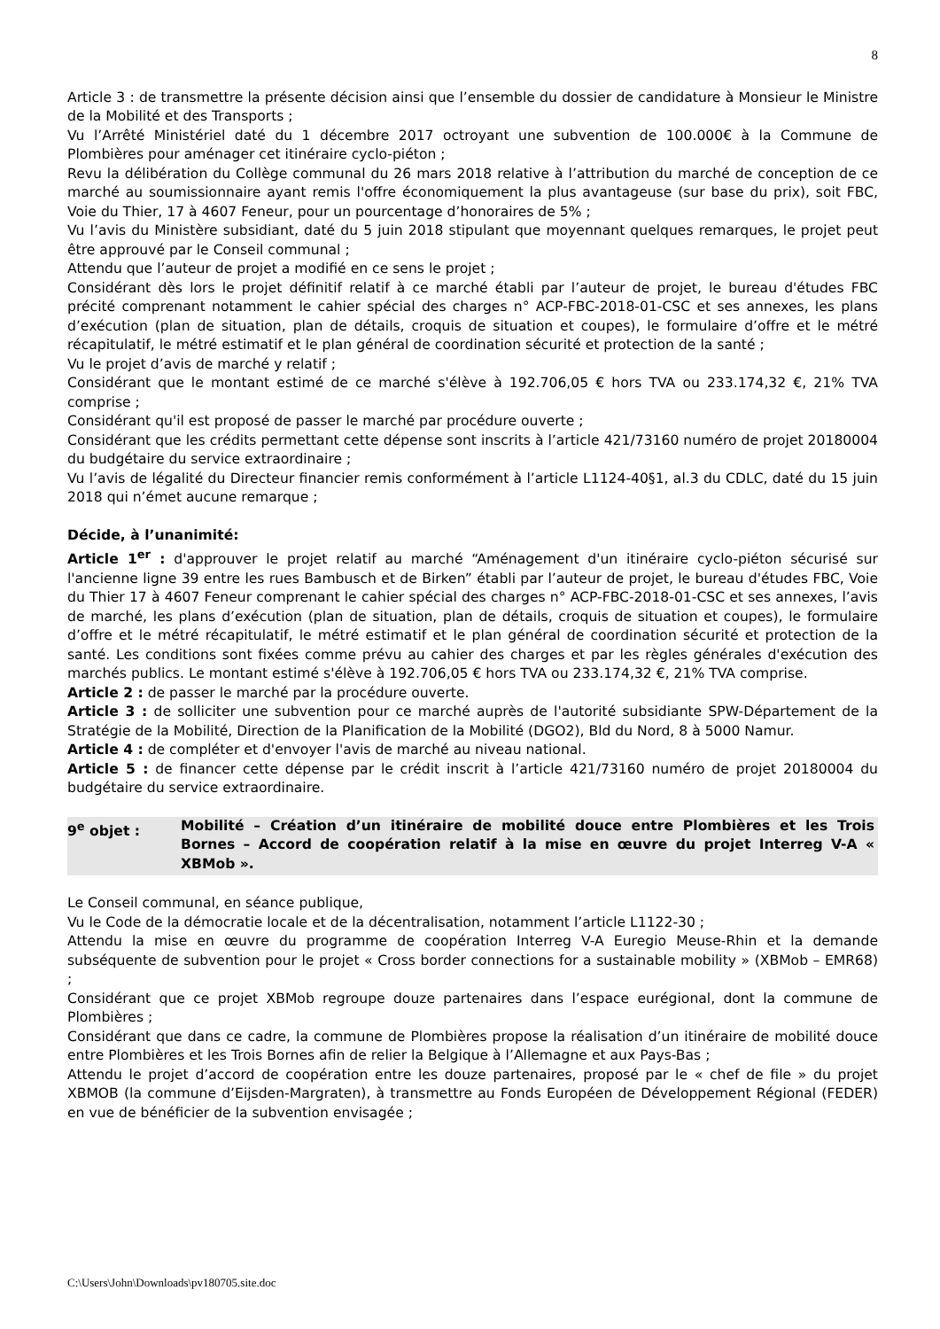8
Article 3 : de transmettre la présente décision ainsi que l’ensemble du dossier de candidature à Monsieur le Ministre de la Mobilité et des Transports ;
Vu l’Arrêté Ministériel daté du 1 décembre 2017 octroyant une subvention de 100.000€ à la Commune de Plombières pour aménager cet itinéraire cyclo-piéton ;
Revu la délibération du Collège communal du 26 mars 2018 relative à l’attribution du marché de conception de ce marché au soumissionnaire ayant remis l'offre économiquement la plus avantageuse (sur base du prix), soit FBC, Voie du Thier, 17 à 4607 Feneur, pour un pourcentage d’honoraires de 5% ;
Vu l’avis du Ministère subsidiant, daté du 5 juin 2018 stipulant que moyennant quelques remarques, le projet peut être approuvé par le Conseil communal ;
Attendu que l’auteur de projet a modifié en ce sens le projet ;
Considérant dès lors le projet définitif relatif à ce marché établi par l’auteur de projet, le bureau d'études FBC précité comprenant notamment le cahier spécial des charges n° ACP-FBC-2018-01-CSC et ses annexes, les plans d’exécution (plan de situation, plan de détails, croquis de situation et coupes), le formulaire d’offre et le métré récapitulatif, le métré estimatif et le plan général de coordination sécurité et protection de la santé ;
Vu le projet d’avis de marché y relatif ;
Considérant que le montant estimé de ce marché s'élève à 192.706,05 € hors TVA ou 233.174,32 €, 21% TVA comprise ;
Considérant qu'il est proposé de passer le marché par procédure ouverte ;
Considérant que les crédits permettant cette dépense sont inscrits à l’article 421/73160 numéro de projet 20180004 du budgétaire du service extraordinaire ;
Vu l’avis de légalité du Directeur financier remis conformément à l’article L1124-40§1, al.3 du CDLC, daté du 15 juin 2018 qui n’émet aucune remarque ;
Décide, à l’unanimité:
Article 1<sup>er</sup> : d'approuver le projet relatif au marché “Aménagement d'un itinéraire cyclo-piéton sécurisé sur l'ancienne ligne 39 entre les rues Bambusch et de Birken” établi par l’auteur de projet, le bureau d'études FBC, Voie du Thier 17 à 4607 Feneur comprenant le cahier spécial des charges n° ACP-FBC-2018-01-CSC et ses annexes, l’avis de marché, les plans d’exécution (plan de situation, plan de détails, croquis de situation et coupes), le formulaire d’offre et le métré récapitulatif, le métré estimatif et le plan général de coordination sécurité et protection de la santé. Les conditions sont fixées comme prévu au cahier des charges et par les règles générales d'exécution des marchés publics. Le montant estimé s'élève à 192.706,05 € hors TVA ou 233.174,32 €, 21% TVA comprise.
Article 2 : de passer le marché par la procédure ouverte.
Article 3 : de solliciter une subvention pour ce marché auprès de l'autorité subsidiante SPW-Département de la Stratégie de la Mobilité, Direction de la Planification de la Mobilité (DGO2), Bld du Nord, 8 à 5000 Namur.
Article 4 : de compléter et d'envoyer l'avis de marché au niveau national.
Article 5 : de financer cette dépense par le crédit inscrit à l’article 421/73160 numéro de projet 20180004 du budgétaire du service extraordinaire.
9<sup>e</sup> objet : Mobilité – Création d’un itinéraire de mobilité douce entre Plombières et les Trois Bornes – Accord de coopération relatif à la mise en œuvre du projet Interreg V-A « XBMob ».
Le Conseil communal, en séance publique,
Vu le Code de la démocratie locale et de la décentralisation, notamment l’article L1122-30 ;
Attendu la mise en œuvre du programme de coopération Interreg V-A Euregio Meuse-Rhin et la demande subséquente de subvention pour le projet « Cross border connections for a sustainable mobility » (XBMob – EMR68) ;
Considérant que ce projet XBMob regroupe douze partenaires dans l’espace eurégional, dont la commune de Plombières ;
Considérant que dans ce cadre, la commune de Plombières propose la réalisation d’un itinéraire de mobilité douce entre Plombières et les Trois Bornes afin de relier la Belgique à l’Allemagne et aux Pays-Bas ;
Attendu le projet d’accord de coopération entre les douze partenaires, proposé par le « chef de file » du projet XBMOB (la commune d’Eijsden-Margraten), à transmettre au Fonds Européen de Développement Régional (FEDER) en vue de bénéficier de la subvention envisagée ;
C:\Users\John\Downloads\pv180705.site.doc